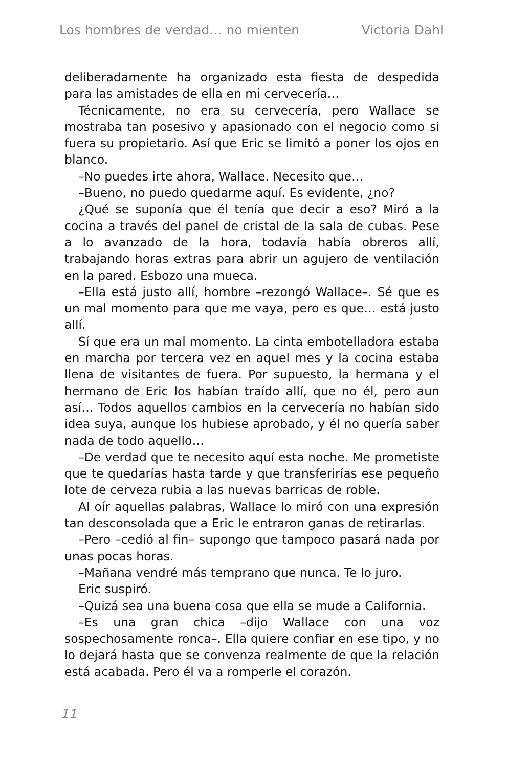Los hombres de verdad… no mienten Victoria Dahl
deliberadamente ha organizado esta fiesta de despedida para las amistades de ella en mi cervecería…
Técnicamente, no era su cervecería, pero Wallace se mostraba tan posesivo y apasionado con el negocio como si fuera su propietario. Así que Eric se limitó a poner los ojos en blanco.
–No puedes irte ahora, Wallace. Necesito que…
–Bueno, no puedo quedarme aquí. Es evidente, ¿no?
¿Qué se suponía que él tenía que decir a eso? Miró a la cocina a través del panel de cristal de la sala de cubas. Pese a lo avanzado de la hora, todavía había obreros allí, trabajando horas extras para abrir un agujero de ventilación en la pared. Esbozo una mueca.
–Ella está justo allí, hombre –rezongó Wallace–. Sé que es un mal momento para que me vaya, pero es que… está justo allí.
Sí que era un mal momento. La cinta embotelladora estaba en marcha por tercera vez en aquel mes y la cocina estaba llena de visitantes de fuera. Por supuesto, la hermana y el hermano de Eric los habían traído allí, que no él, pero aun así… Todos aquellos cambios en la cervecería no habían sido idea suya, aunque los hubiese aprobado, y él no quería saber nada de todo aquello…
–De verdad que te necesito aquí esta noche. Me prometiste que te quedarías hasta tarde y que transferirías ese pequeño lote de cerveza rubia a las nuevas barricas de roble.
Al oír aquellas palabras, Wallace lo miró con una expresión tan desconsolada que a Eric le entraron ganas de retirarlas.
–Pero –cedió al fin– supongo que tampoco pasará nada por unas pocas horas.
–Mañana vendré más temprano que nunca. Te lo juro.
Eric suspiró.
–Quizá sea una buena cosa que ella se mude a California.
–Es una gran chica –dijo Wallace con una voz sospechosamente ronca–. Ella quiere confiar en ese tipo, y no lo dejará hasta que se convenza realmente de que la relación está acabada. Pero él va a romperle el corazón.
11